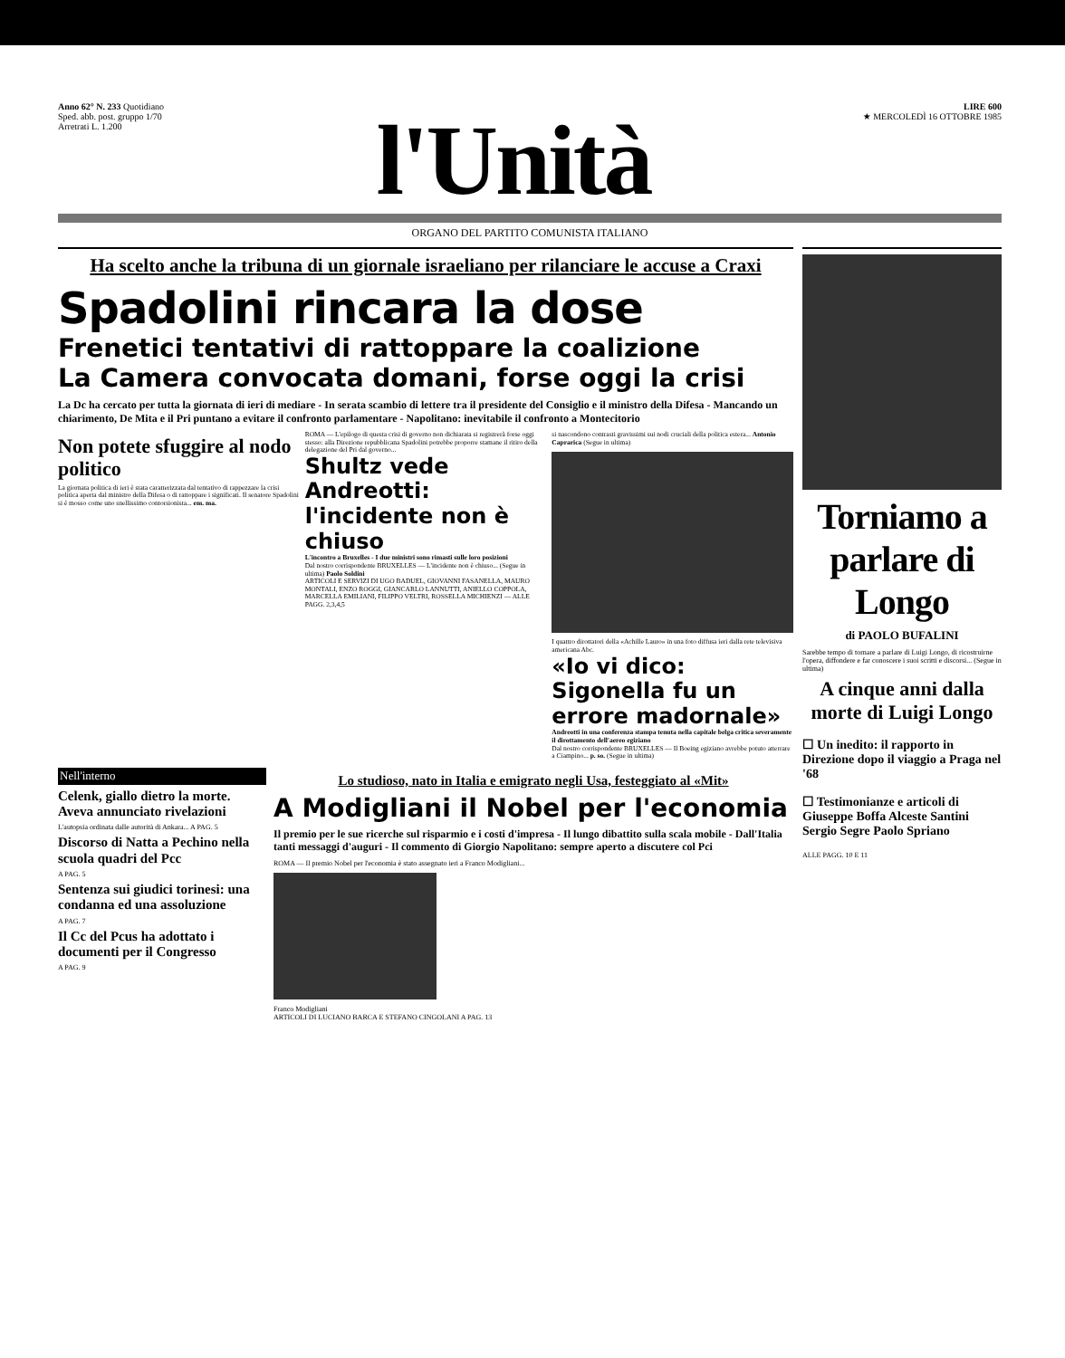Anno 62° N. 233 Quotidiano
Sped. abb. post. gruppo 1/70
Arretrati L. 1.200
l'Unità
LIRE 600
★ MERCOLEDÌ 16 OTTOBRE 1985
ORGANO DEL PARTITO COMUNISTA ITALIANO
Ha scelto anche la tribuna di un giornale israeliano per rilanciare le accuse a Craxi
Spadolini rincara la dose
Frenetici tentativi di rattoppare la coalizione
La Camera convocata domani, forse oggi la crisi
La Dc ha cercato per tutta la giornata di ieri di mediare - In serata scambio di lettere tra il presidente del Consiglio e il ministro della Difesa - Mancando un chiarimento, De Mita e il Pri puntano a evitare il confronto parlamentare - Napolitano: inevitabile il confronto a Montecitorio
Non potete sfuggire al nodo politico
La giornata politica di ieri è stata caratterizzata dal tentativo di rappezzare la crisi politica aperta dal ministro della Difesa o di rattoppare i significati. Il senatore Spadolini si è mosso come uno snellissimo contorsionista... em. ma.
ROMA — L'epilogo di questa crisi di governo non dichiarata si registrerà forse oggi stesso: alla Direzione repubblicana Spadolini potrebbe proporre stamane il ritiro della delegazione del Pri dal governo...
Shultz vede Andreotti: l'incidente non è chiuso
L'incontro a Bruxelles - I due ministri sono rimasti sulle loro posizioni
Dal nostro corrispondente BRUXELLES — L'incidente non è chiuso... (Segue in ultima) Paolo Soldini
ARTICOLI E SERVIZI DI UGO BADUEL, GIOVANNI FASANELLA, MAURO MONTALI, ENZO ROGGI, GIANCARLO LANNUTTI, ANIELLO COPPOLA, MARCELLA EMILIANI, FILIPPO VELTRI, ROSSELLA MICHIENZI — ALLE PAGG. 2,3,4,5
si nascondono contrasti gravissimi sui nodi cruciali della politica estera... Antonio Caprarica (Segue in ultima)
I quattro dirottatori della «Achille Lauro» in una foto diffusa ieri dalla rete televisiva americana Abc.
«Io vi dico: Sigonella fu un errore madornale»
Andreotti in una conferenza stampa tenuta nella capitale belga critica severamente il dirottamento dell'aereo egiziano
Dal nostro corrispondente BRUXELLES — Il Boeing egiziano avrebbe potuto atterrare a Ciampino... p. so. (Segue in ultima)
Nell'interno
Celenk, giallo dietro la morte. Aveva annunciato rivelazioni
L'autopsia ordinata dalle autorità di Ankara... A PAG. 5
Discorso di Natta a Pechino nella scuola quadri del Pcc
A PAG. 5
Sentenza sui giudici torinesi: una condanna ed una assoluzione
A PAG. 7
Il Cc del Pcus ha adottato i documenti per il Congresso
A PAG. 9
Lo studioso, nato in Italia e emigrato negli Usa, festeggiato al «Mit»
A Modigliani il Nobel per l'economia
Il premio per le sue ricerche sul risparmio e i costi d'impresa - Il lungo dibattito sulla scala mobile - Dall'Italia tanti messaggi d'auguri - Il commento di Giorgio Napolitano: sempre aperto a discutere col Pci
ROMA — Il premio Nobel per l'economia è stato assegnato ieri a Franco Modigliani...
Franco Modigliani
ARTICOLI DI LUCIANO BARCA E STEFANO CINGOLANI A PAG. 13
Torniamo a parlare di Longo
di PAOLO BUFALINI
Sarebbe tempo di tornare a parlare di Luigi Longo, di ricostruirne l'opera, diffondere e far conoscere i suoi scritti e discorsi... (Segue in ultima)
A cinque anni dalla morte di Luigi Longo
☐ Un inedito: il rapporto in Direzione dopo il viaggio a Praga nel '68
☐ Testimonianze e articoli di Giuseppe Boffa Alceste Santini Sergio Segre Paolo Spriano
ALLE PAGG. 10 E 11